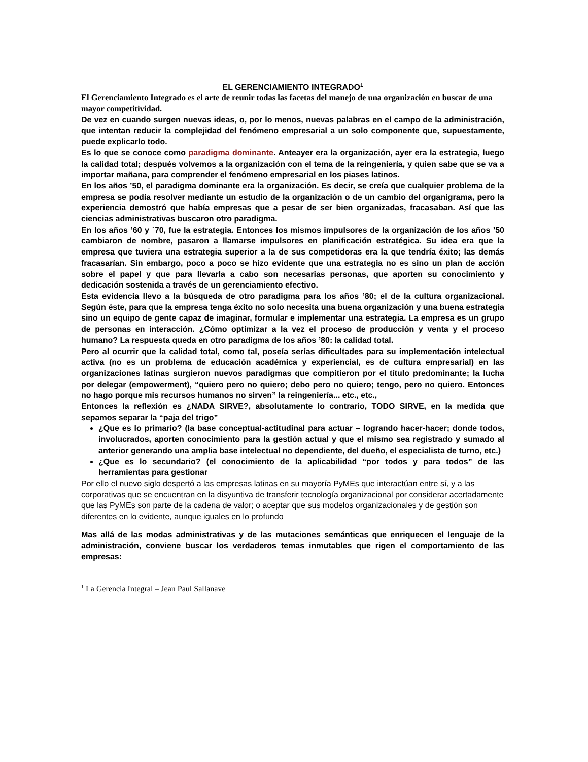EL GERENCIAMIENTO INTEGRADO<sup>1</sup>
El Gerenciamiento Integrado es el arte de reunir todas las facetas del manejo de una organización en buscar de una mayor competitividad.
De vez en cuando surgen nuevas ideas, o, por lo menos, nuevas palabras en el campo de la administración, que intentan reducir la complejidad del fenómeno empresarial a un solo componente que, supuestamente, puede explicarlo todo.
Es lo que se conoce como paradigma dominante. Anteayer era la organización, ayer era la estrategia, luego la calidad total; después volvemos a la organización con el tema de la reingeniería, y quien sabe que se va a importar mañana, para comprender el fenómeno empresarial en los piases latinos.
En los años ’50, el paradigma dominante era la organización. Es decir, se creía que cualquier problema de la empresa se podía resolver mediante un estudio de la organización o de un cambio del organigrama, pero la experiencia demostró que había empresas que a pesar de ser bien organizadas, fracasaban. Así que las ciencias administrativas buscaron otro paradigma.
En los años ’60 y ´70, fue la estrategia. Entonces los mismos impulsores de la organización de los años ’50 cambiaron de nombre, pasaron a llamarse impulsores en planificación estratégica. Su idea era que la empresa que tuviera una estrategia superior a la de sus competidoras era la que tendría éxito; las demás fracasarían. Sin embargo, poco a poco se hizo evidente que una estrategia no es sino un plan de acción sobre el papel y que para llevarla a cabo son necesarias personas, que aporten su conocimiento y dedicación sostenida a través de un gerenciamiento efectivo.
Esta evidencia llevo a la búsqueda de otro paradigma para los años ’80; el de la cultura organizacional. Según éste, para que la empresa tenga éxito no solo necesita una buena organización y una buena estrategia sino un equipo de gente capaz de imaginar, formular e implementar una estrategia. La empresa es un grupo de personas en interacción. ¿Cómo optimizar a la vez el proceso de producción y venta y el proceso humano? La respuesta queda en otro paradigma de los años ’80: la calidad total.
Pero al ocurrir que la calidad total, como tal, poseía serías dificultades para su implementación intelectual activa (no es un problema de educación académica y experiencial, es de cultura empresarial) en las organizaciones latinas surgieron nuevos paradigmas que compitieron por el título predominante; la lucha por delegar (empowerment), “quiero pero no quiero; debo pero no quiero; tengo, pero no quiero. Entonces no hago porque mis recursos humanos no sirven” la reingeniería... etc., etc.,
Entonces la reflexión es ¿NADA SIRVE?, absolutamente lo contrario, TODO SIRVE, en la medida que sepamos separar la “paja del trigo”
¿Que es lo primario? (la base conceptual-actitudinal para actuar – logrando hacer-hacer; donde todos, involucrados, aporten conocimiento para la gestión actual y que el mismo sea registrado y sumado al anterior generando una amplia base intelectual no dependiente, del dueño, el especialista de turno, etc.)
¿Que es lo secundario? (el conocimiento de la aplicabilidad “por todos y para todos” de las herramientas para gestionar
Por ello el nuevo siglo despertó a las empresas latinas en su mayoría PyMEs que interactúan entre sí, y a las corporativas que se encuentran en la disyuntiva de transferir tecnología organizacional por considerar acertadamente que las PyMEs son parte de la cadena de valor; o aceptar que sus modelos organizacionales y de gestión son diferentes en lo evidente, aunque iguales en lo profundo
Mas allá de las modas administrativas y de las mutaciones semánticas que enriquecen el lenguaje de la administración, conviene buscar los verdaderos temas inmutables que rigen el comportamiento de las empresas:
<sup>1</sup> La Gerencia Integral – Jean Paul Sallanave